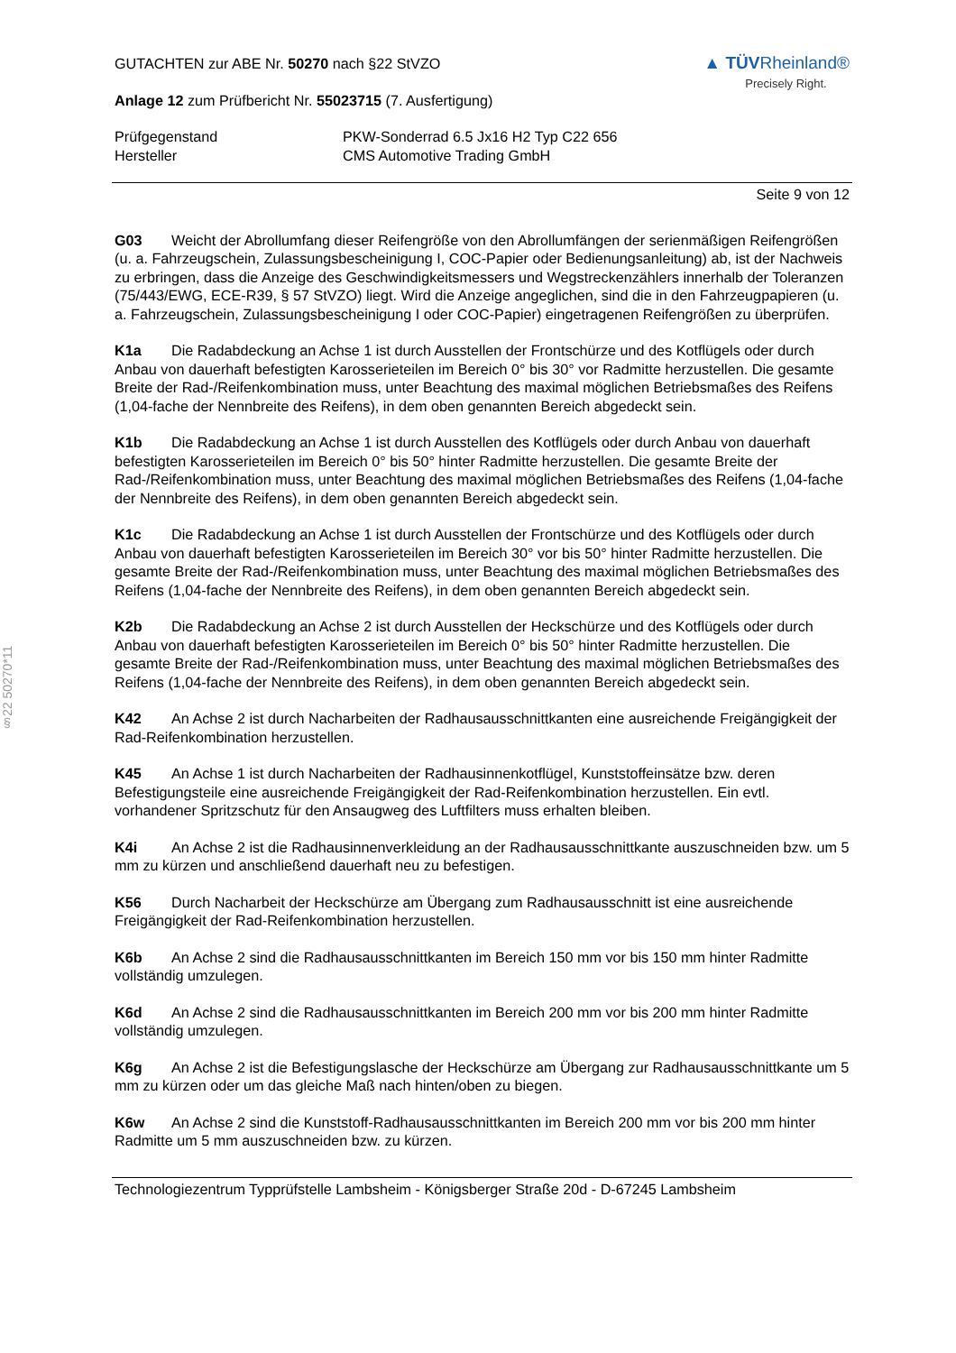§22 50270*11
GUTACHTEN zur ABE Nr. 50270 nach §22 StVZO
Anlage 12 zum Prüfbericht Nr. 55023715 (7. Ausfertigung)
▲ TÜV Rheinland®
Precisely Right.
Prüfgegenstand
Hersteller
PKW-Sonderrad 6.5 Jx16 H2 Typ C22 656
CMS Automotive Trading GmbH
Seite 9 von 12
G03 Weicht der Abrollumfang dieser Reifengröße von den Abrollumfängen der serienmäßigen Reifengrößen (u. a. Fahrzeugschein, Zulassungsbescheinigung I, COC-Papier oder Bedienungsanleitung) ab, ist der Nachweis zu erbringen, dass die Anzeige des Geschwindigkeitsmessers und Wegstreckenzählers innerhalb der Toleranzen (75/443/EWG, ECE-R39, § 57 StVZO) liegt. Wird die Anzeige angeglichen, sind die in den Fahrzeugpapieren (u. a. Fahrzeugschein, Zulassungsbescheinigung I oder COC-Papier) eingetragenen Reifengrößen zu überprüfen.
K1a Die Radabdeckung an Achse 1 ist durch Ausstellen der Frontschürze und des Kotflügels oder durch Anbau von dauerhaft befestigten Karosserieteilen im Bereich 0° bis 30° vor Radmitte herzustellen. Die gesamte Breite der Rad-/Reifenkombination muss, unter Beachtung des maximal möglichen Betriebsmaßes des Reifens (1,04-fache der Nennbreite des Reifens), in dem oben genannten Bereich abgedeckt sein.
K1b Die Radabdeckung an Achse 1 ist durch Ausstellen des Kotflügels oder durch Anbau von dauerhaft befestigten Karosserieteilen im Bereich 0° bis 50° hinter Radmitte herzustellen. Die gesamte Breite der Rad-/Reifenkombination muss, unter Beachtung des maximal möglichen Betriebsmaßes des Reifens (1,04-fache der Nennbreite des Reifens), in dem oben genannten Bereich abgedeckt sein.
K1c Die Radabdeckung an Achse 1 ist durch Ausstellen der Frontschürze und des Kotflügels oder durch Anbau von dauerhaft befestigten Karosserieteilen im Bereich 30° vor bis 50° hinter Radmitte herzustellen. Die gesamte Breite der Rad-/Reifenkombination muss, unter Beachtung des maximal möglichen Betriebsmaßes des Reifens (1,04-fache der Nennbreite des Reifens), in dem oben genannten Bereich abgedeckt sein.
K2b Die Radabdeckung an Achse 2 ist durch Ausstellen der Heckschürze und des Kotflügels oder durch Anbau von dauerhaft befestigten Karosserieteilen im Bereich 0° bis 50° hinter Radmitte herzustellen. Die gesamte Breite der Rad-/Reifenkombination muss, unter Beachtung des maximal möglichen Betriebsmaßes des Reifens (1,04-fache der Nennbreite des Reifens), in dem oben genannten Bereich abgedeckt sein.
K42 An Achse 2 ist durch Nacharbeiten der Radhausausschnittkanten eine ausreichende Freigängigkeit der Rad-Reifenkombination herzustellen.
K45 An Achse 1 ist durch Nacharbeiten der Radhausinnenkotflügel, Kunststoffeinsätze bzw. deren Befestigungsteile eine ausreichende Freigängigkeit der Rad-Reifenkombination herzustellen. Ein evtl. vorhandener Spritzschutz für den Ansaugweg des Luftfilters muss erhalten bleiben.
K4i An Achse 2 ist die Radhausinnenverkleidung an der Radhausausschnittkante auszuschneiden bzw. um 5 mm zu kürzen und anschließend dauerhaft neu zu befestigen.
K56 Durch Nacharbeit der Heckschürze am Übergang zum Radhausausschnitt ist eine ausreichende Freigängigkeit der Rad-Reifenkombination herzustellen.
K6b An Achse 2 sind die Radhausausschnittkanten im Bereich 150 mm vor bis 150 mm hinter Radmitte vollständig umzulegen.
K6d An Achse 2 sind die Radhausausschnittkanten im Bereich 200 mm vor bis 200 mm hinter Radmitte vollständig umzulegen.
K6g An Achse 2 ist die Befestigungslasche der Heckschürze am Übergang zur Radhausausschnittkante um 5 mm zu kürzen oder um das gleiche Maß nach hinten/oben zu biegen.
K6w An Achse 2 sind die Kunststoff-Radhausausschnittkanten im Bereich 200 mm vor bis 200 mm hinter Radmitte um 5 mm auszuschneiden bzw. zu kürzen.
Technologiezentrum Typprüfstelle Lambsheim - Königsberger Straße 20d - D-67245 Lambsheim